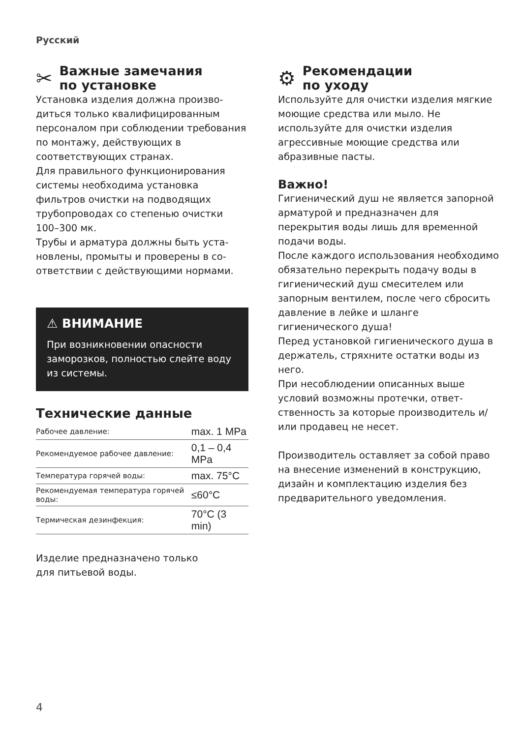Русский
✂ Важные замечания
по установке
Установка изделия должна произво­диться только квалифицированным персоналом при соблюдении требо­вания по монтажу, действующих в соответствующих странах.
Для правильного функционирова­ния системы необходима установка фильтров очистки на подводящих трубопроводах со степенью очистки 100–300 мк.
Трубы и арматура должны быть уста­новлены, промыты и проверены в со­ответствии с действующими нормами.
⚠ ВНИМАНИЕ
При возникновении опасности заморозков, полностью слейте воду из системы.
Технические данные
| Рабочее давление: | max. 1 MPa |
| Рекомендуемое рабочее давление: | 0,1 – 0,4 MPa |
| Температура горячей воды: | max. 75°C |
| Рекомендуемая температура горячей воды: | ≤60°C |
| Термическая дезинфекция: | 70°C (3 min) |
Изделие предназначено только
для питьевой воды.
⚙ Рекомендации
по уходу
Используйте для очистки изделия мягкие моющие средства или мыло. Не используйте для очистки изделия агрессивные моющие средства или абразивные пасты.
Важно!
Гигиенический душ не является запор­ной арматурой и предназначен для перекрытия воды лишь для временной подачи воды.
После каждого использования необхо­димо обязательно перекрыть подачу воды в гигиенический душ смесителем или запорным вентилем, после чего сбросить давление в лейке и шланге гигиенического душа!
Перед установкой гигиенического душа в держатель, стряхните остатки воды из него.
При несоблюдении описанных выше условий возможны протечки, ответ­ственность за которые производитель и/или продавец не несет.
Производитель оставляет за собой право на внесение изменений в конструкцию, дизайн и комплекта­цию изделия без предварительного уведомления.
4